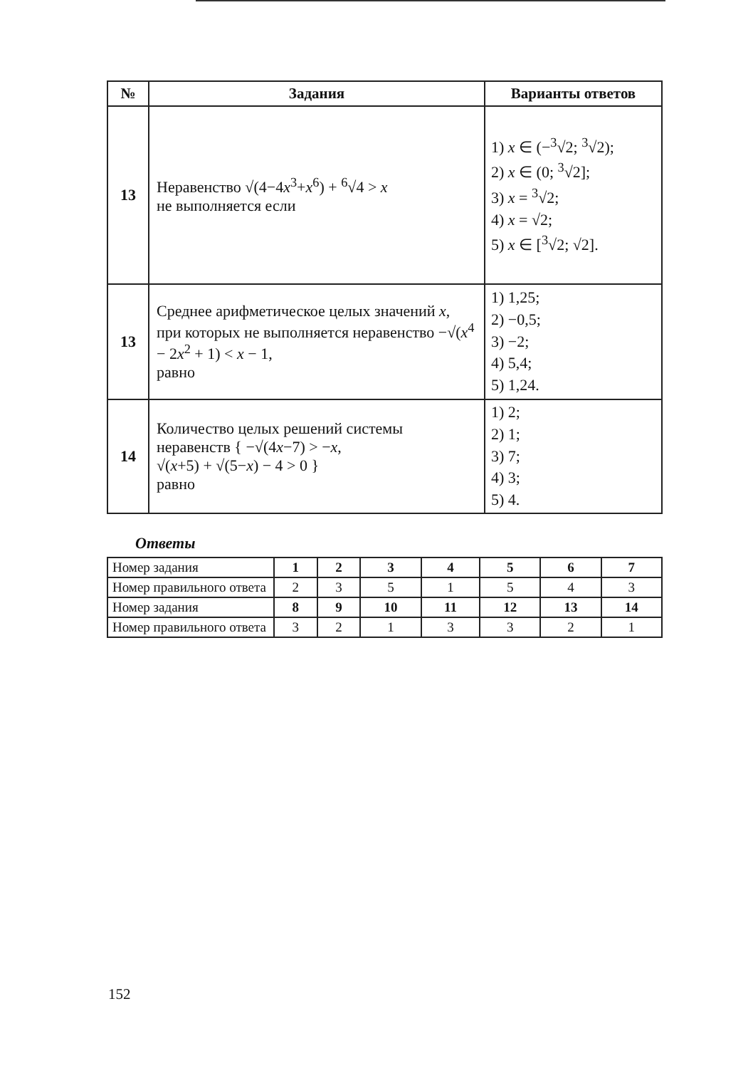| № | Задания | Варианты ответов |
| --- | --- | --- |
| 13 | Неравенство √(4−4 x<sup>3</sup>+ x<sup>6</sup>) + <sup>6</sup>√4 > x не выполняется если | 1) x ∈ (−<sup>3</sup>√2; <sup>3</sup>√2); 2) x ∈ (0; <sup>3</sup>√2]; 3) x = <sup>3</sup>√2; 4) x = √2; 5) x ∈ [<sup>3</sup>√2; √2]. |
| 13 | Среднее арифметическое целых значений x , при которых не выполняется неравенство −√( x<sup>4</sup> − 2 x<sup>2</sup> + 1) < x − 1, равно | 1) 1,25; 2) −0,5; 3) −2; 4) 5,4; 5) 1,24. |
| 14 | Количество целых решений системы неравенств { −√(4 x −7) > − x , √( x +5) + √(5− x ) − 4 > 0 } равно | 1) 2; 2) 1; 3) 7; 4) 3; 5) 4. |
Ответы
| Номер задания | 1 | 2 | 3 | 4 | 5 | 6 | 7 |
| Номер правильного ответа | 2 | 3 | 5 | 1 | 5 | 4 | 3 |
| Номер задания | 8 | 9 | 10 | 11 | 12 | 13 | 14 |
| Номер правильного ответа | 3 | 2 | 1 | 3 | 3 | 2 | 1 |
152